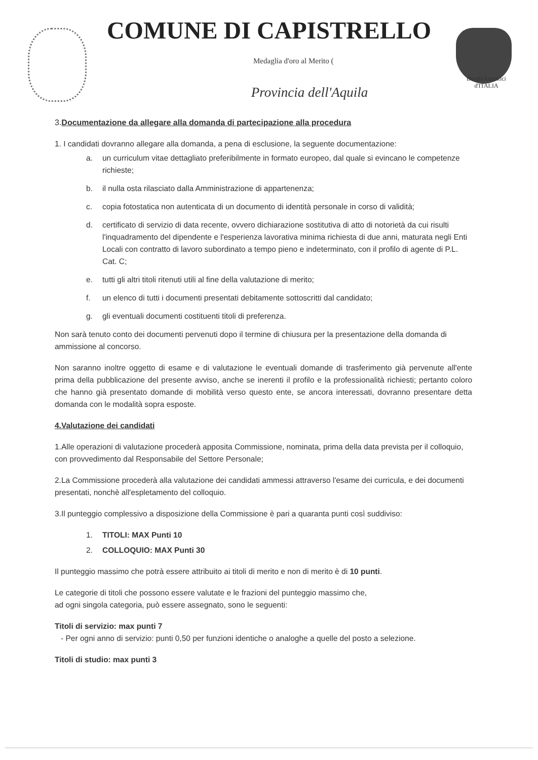COMUNE DI CAPISTRELLO
Medaglia d'oro al Merito (
BorghiAutentici
d'ITALIA
Provincia dell'Aquila
3.Documentazione da allegare alla domanda di partecipazione alla procedura
1. I candidati dovranno allegare alla domanda, a pena di esclusione, la seguente documentazione:
a. un curriculum vitae dettagliato preferibilmente in formato europeo, dal quale si evincano le competenze richieste;
b. il nulla osta rilasciato dalla Amministrazione di appartenenza;
c. copia fotostatica non autenticata di un documento di identità personale in corso di validità;
d. certificato di servizio di data recente, ovvero dichiarazione sostitutiva di atto di notorietà da cui risulti l'inquadramento del dipendente e l'esperienza lavorativa minima richiesta di due anni, maturata negli Enti Locali con contratto di lavoro subordinato a tempo pieno e indeterminato, con il profilo di agente di P.L. Cat. C;
e. tutti gli altri titoli ritenuti utili al fine della valutazione di merito;
f. un elenco di tutti i documenti presentati debitamente sottoscritti dal candidato;
g. gli eventuali documenti costituenti titoli di preferenza.
Non sarà tenuto conto dei documenti pervenuti dopo il termine di chiusura per la presentazione della domanda di ammissione al concorso.
Non saranno inoltre oggetto di esame e di valutazione le eventuali domande di trasferimento già pervenute all'ente prima della pubblicazione del presente avviso, anche se inerenti il profilo e la professionalità richiesti; pertanto coloro che hanno già presentato domande di mobilità verso questo ente, se ancora interessati, dovranno presentare detta domanda con le modalità sopra esposte.
4.Valutazione dei candidati
1.Alle operazioni di valutazione procederà apposita Commissione, nominata, prima della data prevista per il colloquio, con provvedimento dal Responsabile del Settore Personale;
2.La Commissione procederà alla valutazione dei candidati ammessi attraverso l'esame dei curricula, e dei documenti presentati, nonchè all'espletamento del colloquio.
3.Il punteggio complessivo a disposizione della Commissione è pari a quaranta punti così suddiviso:
1. TITOLI: MAX Punti 10
2. COLLOQUIO: MAX Punti 30
Il punteggio massimo che potrà essere attribuito ai titoli di merito e non di merito è di 10 punti.
Le categorie di titoli che possono essere valutate e le frazioni del punteggio massimo che,
ad ogni singola categoria, può essere assegnato, sono le seguenti:
Titoli di servizio: max punti 7
- Per ogni anno di servizio: punti 0,50 per funzioni identiche o analoghe a quelle del posto a selezione.
Titoli di studio: max punti 3